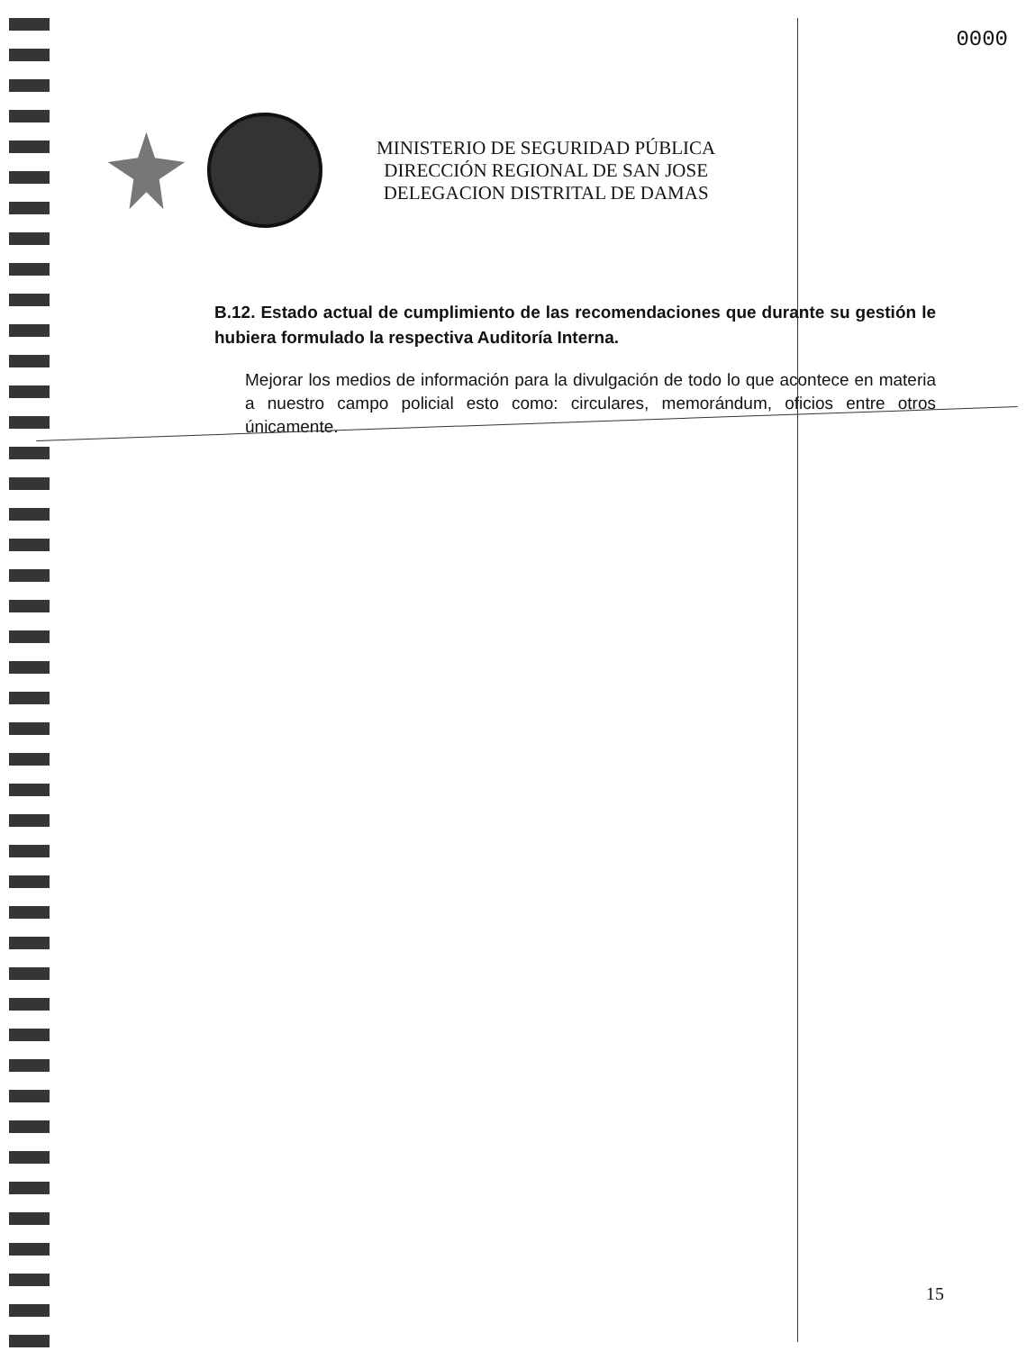0000
MINISTERIO DE SEGURIDAD PÚBLICA
DIRECCIÓN REGIONAL DE SAN JOSE
DELEGACION DISTRITAL DE DAMAS
B.12. Estado actual de cumplimiento de las recomendaciones que durante su gestión le hubiera formulado la respectiva Auditoría Interna.
Mejorar los medios de información para la divulgación de todo lo que acontece en materia a nuestro campo policial esto como: circulares, memorándum, oficios entre otros únicamente.
15